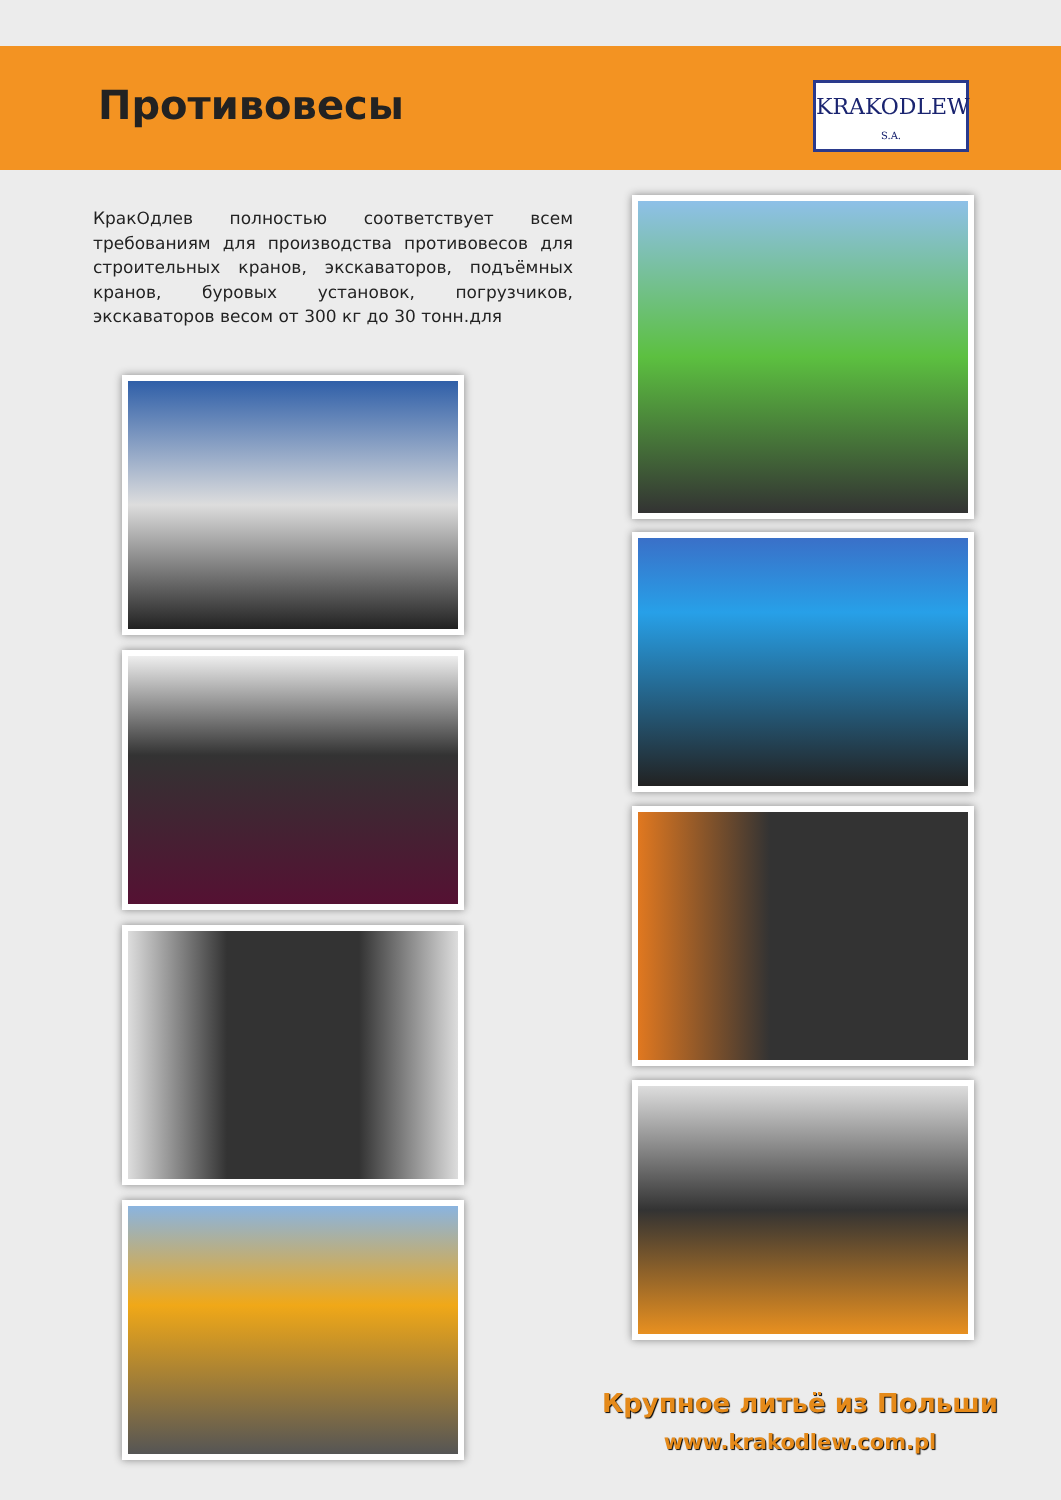Противовесы
KRAKODLEW
S.A.
КракОдлев полностью соответствует всем требованиям для производства противовесов для строительных кранов, экскаваторов, подъёмных кранов, буровых установок, погрузчиков, экскаваторов весом от 300 кг до 30 тонн.для
Крупное литьё из Польши
www.krakodlew.com.pl